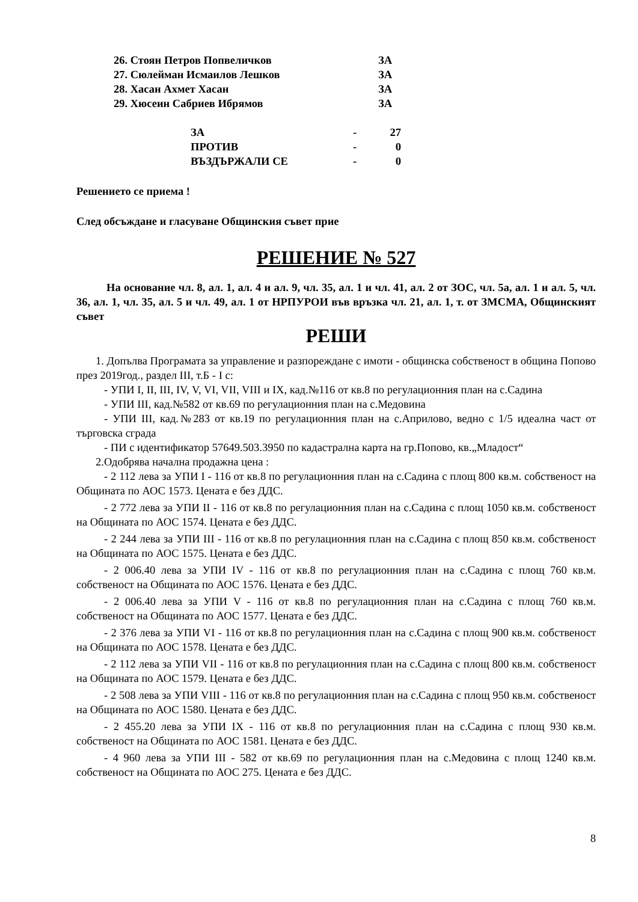| 26. Стоян Петров Попвеличков | ЗА |
| 27. Сюлейман Исмаилов Лешков | ЗА |
| 28. Хасан Ахмет Хасан | ЗА |
| 29. Хюсеин Сабриев Ибрямов | ЗА |
| ЗА | - | 27 |
| ПРОТИВ | - | 0 |
| ВЪЗДЪРЖАЛИ СЕ | - | 0 |
Решението се приема !
След обсъждане и гласуване Общинския съвет прие
РЕШЕНИЕ № 527
На основание чл. 8, ал. 1, ал. 4 и ал. 9, чл. 35, ал. 1 и чл. 41, ал. 2 от ЗОС, чл. 5а, ал. 1 и ал. 5, чл. 36, ал. 1, чл. 35, ал. 5 и чл. 49, ал. 1 от НРПУРОИ във връзка чл. 21, ал. 1, т. от ЗМСМА, Общинският съвет
РЕШИ
1. Допълва Програмата за управление и разпореждане с имоти - общинска собственост в община Попово през 2019год., раздел III, т.Б - I с:
- УПИ I, II, III, IV, V, VI, VII, VIII и IX, кад.№116 от кв.8 по регулационния план на с.Садина
- УПИ III, кад.№582 от кв.69 по регулационния план на с.Медовина
- УПИ III, кад.№283 от кв.19 по регулационния план на с.Априлово, ведно с 1/5 идеална част от търговска сграда
- ПИ с идентификатор 57649.503.3950 по кадастрална карта на гр.Попово, кв.„Младост“
2.Одобрява начална продажна цена :
- 2 112 лева за УПИ I - 116 от кв.8 по регулационния план на с.Садина с площ 800 кв.м. собственост на Общината по АОС 1573. Цената е без ДДС.
- 2 772 лева за УПИ II - 116 от кв.8 по регулационния план на с.Садина с площ 1050 кв.м. собственост на Общината по АОС 1574. Цената е без ДДС.
- 2 244 лева за УПИ III - 116 от кв.8 по регулационния план на с.Садина с площ 850 кв.м. собственост на Общината по АОС 1575. Цената е без ДДС.
- 2 006.40 лева за УПИ IV - 116 от кв.8 по регулационния план на с.Садина с площ 760 кв.м. собственост на Общината по АОС 1576. Цената е без ДДС.
- 2 006.40 лева за УПИ V - 116 от кв.8 по регулационния план на с.Садина с площ 760 кв.м. собственост на Общината по АОС 1577. Цената е без ДДС.
- 2 376 лева за УПИ VI - 116 от кв.8 по регулационния план на с.Садина с площ 900 кв.м. собственост на Общината по АОС 1578. Цената е без ДДС.
- 2 112 лева за УПИ VII - 116 от кв.8 по регулационния план на с.Садина с площ 800 кв.м. собственост на Общината по АОС 1579. Цената е без ДДС.
- 2 508 лева за УПИ VIII - 116 от кв.8 по регулационния план на с.Садина с площ 950 кв.м. собственост на Общината по АОС 1580. Цената е без ДДС.
- 2 455.20 лева за УПИ IX - 116 от кв.8 по регулационния план на с.Садина с площ 930 кв.м. собственост на Общината по АОС 1581. Цената е без ДДС.
- 4 960 лева за УПИ III - 582 от кв.69 по регулационния план на с.Медовина с площ 1240 кв.м. собственост на Общината по АОС 275. Цената е без ДДС.
8